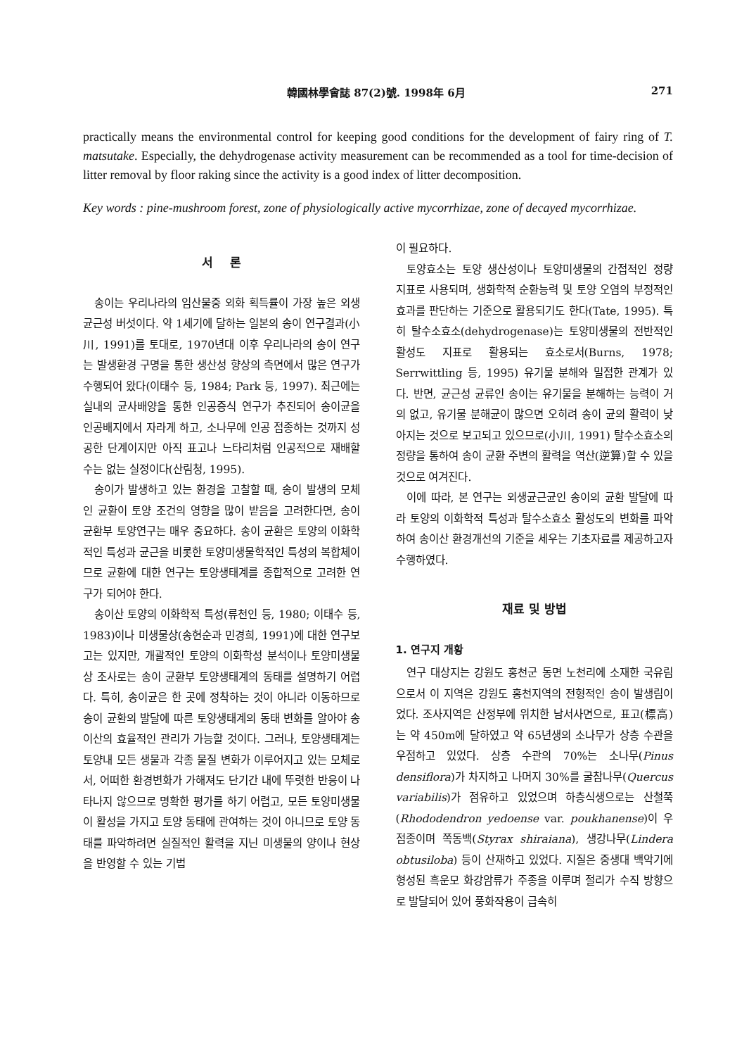韓國林學會誌 87(2)號. 1998年 6月 271
practically means the environmental control for keeping good conditions for the development of fairy ring of T. matsutake. Especially, the dehydrogenase activity measurement can be recommended as a tool for time-decision of litter removal by floor raking since the activity is a good index of litter decomposition.
Key words : pine-mushroom forest, zone of physiologically active mycorrhizae, zone of decayed mycorrhizae.
서 론
송이는 우리나라의 임산물중 외화 획득률이 가장 높은 외생균근성 버섯이다. 약 1세기에 달하는 일본의 송이 연구결과(小川, 1991)를 토대로, 1970년대 이후 우리나라의 송이 연구는 발생환경 구명을 통한 생산성 향상의 측면에서 많은 연구가 수행되어 왔다(이태수 등, 1984; Park 등, 1997). 최근에는 실내의 균사배양을 통한 인공증식 연구가 추진되어 송이균을 인공배지에서 자라게 하고, 소나무에 인공 접종하는 것까지 성공한 단계이지만 아직 표고나 느타리처럼 인공적으로 재배할 수는 없는 실정이다(산림청, 1995).
송이가 발생하고 있는 환경을 고찰할 때, 송이 발생의 모체인 균환이 토양 조건의 영향을 많이 받음을 고려한다면, 송이 균환부 토양연구는 매우 중요하다. 송이 균환은 토양의 이화학적인 특성과 균근을 비롯한 토양미생물학적인 특성의 복합체이므로 균환에 대한 연구는 토양생태계를 종합적으로 고려한 연구가 되어야 한다.
송이산 토양의 이화학적 특성(류천인 등, 1980; 이태수 등, 1983)이나 미생물상(송현순과 민경희, 1991)에 대한 연구보고는 있지만, 개괄적인 토양의 이화학성 분석이나 토양미생물상 조사로는 송이 균환부 토양생태계의 동태를 설명하기 어렵다. 특히, 송이균은 한 곳에 정착하는 것이 아니라 이동하므로 송이 균환의 발달에 따른 토양생태계의 동태 변화를 알아야 송이산의 효율적인 관리가 가능할 것이다. 그러나, 토양생태계는 토양내 모든 생물과 각종 물질 변화가 이루어지고 있는 모체로서, 어떠한 환경변화가 가해져도 단기간 내에 뚜렷한 반응이 나타나지 않으므로 명확한 평가를 하기 어렵고, 모든 토양미생물이 활성을 가지고 토양 동태에 관여하는 것이 아니므로 토양 동태를 파악하려면 실질적인 활력을 지닌 미생물의 양이나 현상을 반영할 수 있는 기법
이 필요하다.
토양효소는 토양 생산성이나 토양미생물의 간접적인 정량 지표로 사용되며, 생화학적 순환능력 및 토양 오염의 부정적인 효과를 판단하는 기준으로 활용되기도 한다(Tate, 1995). 특히 탈수소효소(dehydrogenase)는 토양미생물의 전반적인 활성도 지표로 활용되는 효소로서(Burns, 1978; Serrwittling 등, 1995) 유기물 분해와 밀접한 관계가 있다. 반면, 균근성 균류인 송이는 유기물을 분해하는 능력이 거의 없고, 유기물 분해균이 많으면 오히려 송이 균의 활력이 낮아지는 것으로 보고되고 있으므로(小川, 1991) 탈수소효소의 정량을 통하여 송이 균환 주변의 활력을 역산(逆算)할 수 있을 것으로 여겨진다.
이에 따라, 본 연구는 외생균근균인 송이의 균환 발달에 따라 토양의 이화학적 특성과 탈수소효소 활성도의 변화를 파악하여 송이산 환경개선의 기준을 세우는 기초자료를 제공하고자 수행하였다.
재료 및 방법
1. 연구지 개황
연구 대상지는 강원도 홍천군 동면 노천리에 소재한 국유림으로서 이 지역은 강원도 홍천지역의 전형적인 송이 발생림이었다. 조사지역은 산정부에 위치한 남서사면으로, 표고(標高)는 약 450m에 달하였고 약 65년생의 소나무가 상층 수관을 우점하고 있었다. 상층 수관의 70%는 소나무(Pinus densiflora)가 차지하고 나머지 30%를 굴참나무(Quercus variabilis)가 점유하고 있었으며 하층식생으로는 산철쭉(Rhododendron yedoense var. poukhanense)이 우점종이며 쪽동백(Styrax shiraiana), 생강나무(Lindera obtusiloba) 등이 산재하고 있었다. 지질은 중생대 백악기에 형성된 흑운모 화강암류가 주종을 이루며 절리가 수직 방향으로 발달되어 있어 풍화작용이 급속히